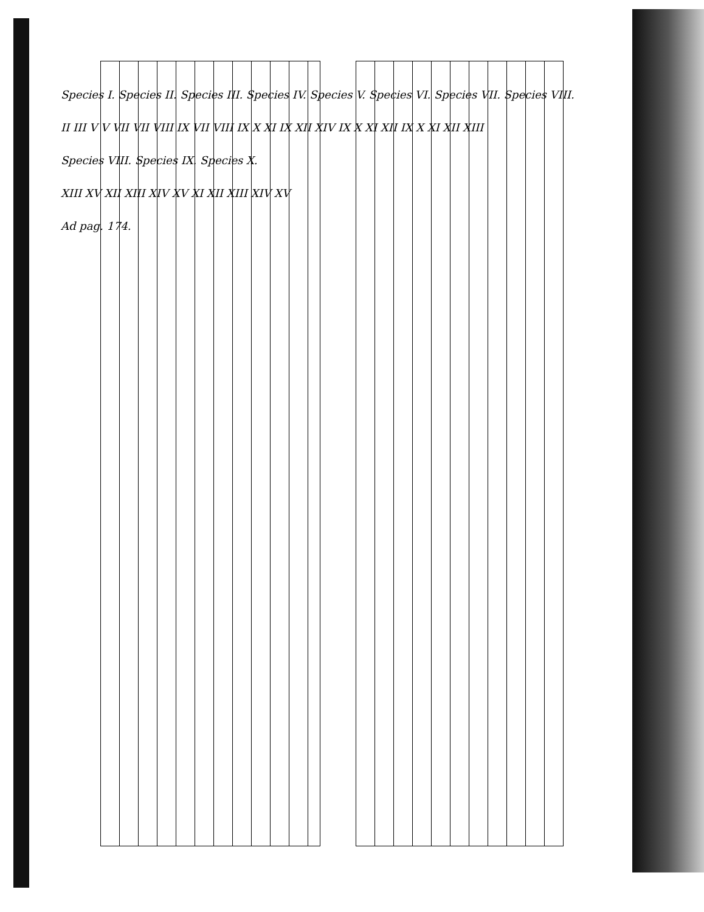Species I. Species II. Species III. Species IV. Species V. Species VI. Species VII. Species VIII.
II III V V VII VII VIII IX VII VIII IX X XI IX XII XIV IX X XI XII IX X XI XII XIII
Species VIII. Species IX. Species X.
XIII XV XII XIII XIV XV XI XII XIII XIV XV
Ad pag. 174.